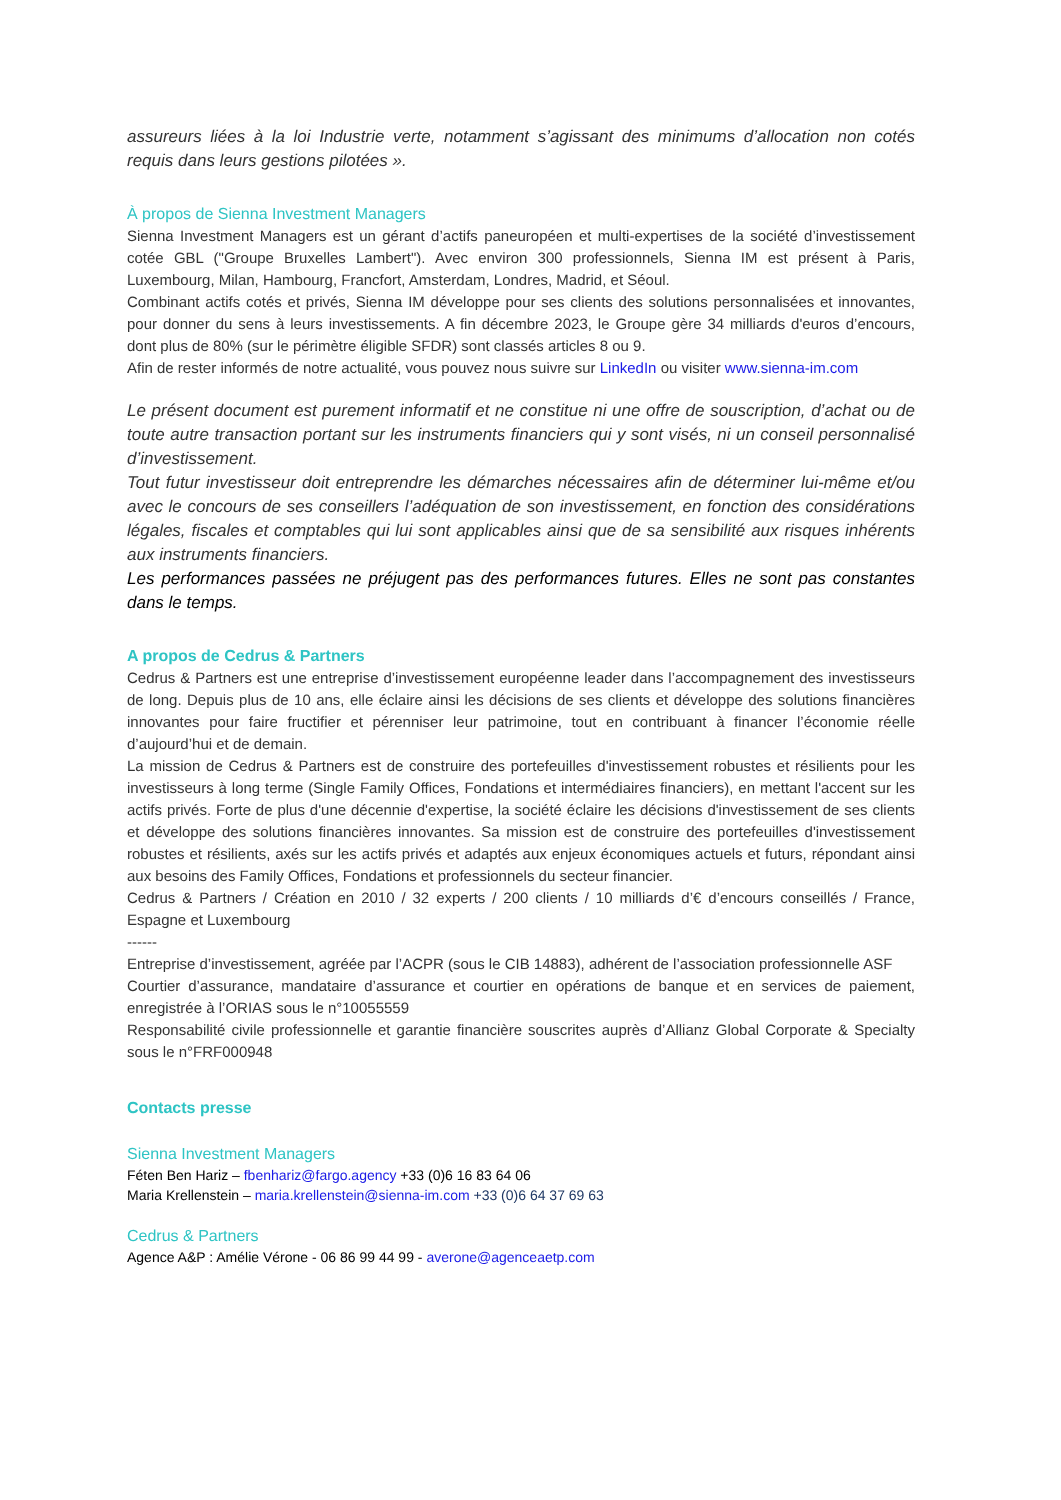assureurs liées à la loi Industrie verte, notamment s’agissant des minimums d’allocation non cotés requis dans leurs gestions pilotées ».
À propos de Sienna Investment Managers
Sienna Investment Managers est un gérant d’actifs paneuropéen et multi-expertises de la société d’investissement cotée GBL ("Groupe Bruxelles Lambert"). Avec environ 300 professionnels, Sienna IM est présent à Paris, Luxembourg, Milan, Hambourg, Francfort, Amsterdam, Londres, Madrid, et Séoul.
Combinant actifs cotés et privés, Sienna IM développe pour ses clients des solutions personnalisées et innovantes, pour donner du sens à leurs investissements. A fin décembre 2023, le Groupe gère 34 milliards d'euros d’encours, dont plus de 80% (sur le périmètre éligible SFDR) sont classés articles 8 ou 9.
Afin de rester informés de notre actualité, vous pouvez nous suivre sur LinkedIn ou visiter www.sienna-im.com
Le présent document est purement informatif et ne constitue ni une offre de souscription, d’achat ou de toute autre transaction portant sur les instruments financiers qui y sont visés, ni un conseil personnalisé d’investissement.
Tout futur investisseur doit entreprendre les démarches nécessaires afin de déterminer lui-même et/ou avec le concours de ses conseillers l’adéquation de son investissement, en fonction des considérations légales, fiscales et comptables qui lui sont applicables ainsi que de sa sensibilité aux risques inhérents aux instruments financiers.
Les performances passées ne préjugent pas des performances futures. Elles ne sont pas constantes dans le temps.
A propos de Cedrus & Partners
Cedrus & Partners est une entreprise d’investissement européenne leader dans l’accompagnement des investisseurs de long. Depuis plus de 10 ans, elle éclaire ainsi les décisions de ses clients et développe des solutions financières innovantes pour faire fructifier et pérenniser leur patrimoine, tout en contribuant à financer l’économie réelle d’aujourd’hui et de demain.
La mission de Cedrus & Partners est de construire des portefeuilles d'investissement robustes et résilients pour les investisseurs à long terme (Single Family Offices, Fondations et intermédiaires financiers), en mettant l'accent sur les actifs privés. Forte de plus d'une décennie d'expertise, la société éclaire les décisions d'investissement de ses clients et développe des solutions financières innovantes. Sa mission est de construire des portefeuilles d'investissement robustes et résilients, axés sur les actifs privés et adaptés aux enjeux économiques actuels et futurs, répondant ainsi aux besoins des Family Offices, Fondations et professionnels du secteur financier.
Cedrus & Partners / Création en 2010 / 32 experts / 200 clients / 10 milliards d’€ d’encours conseillés / France, Espagne et Luxembourg
------
Entreprise d’investissement, agréée par l’ACPR (sous le CIB 14883), adhérent de l’association professionnelle ASF
Courtier d’assurance, mandataire d’assurance et courtier en opérations de banque et en services de paiement, enregistrée à l’ORIAS sous le n°10055559
Responsabilité civile professionnelle et garantie financière souscrites auprès d’Allianz Global Corporate & Specialty sous le n°FRF000948
Contacts presse
Sienna Investment Managers
Féten Ben Hariz – fbenhariz@fargo.agency +33 (0)6 16 83 64 06
Maria Krellenstein – maria.krellenstein@sienna-im.com +33 (0)6 64 37 69 63
Cedrus & Partners
Agence A&P : Amélie Vérone - 06 86 99 44 99 - averone@agenceaetp.com